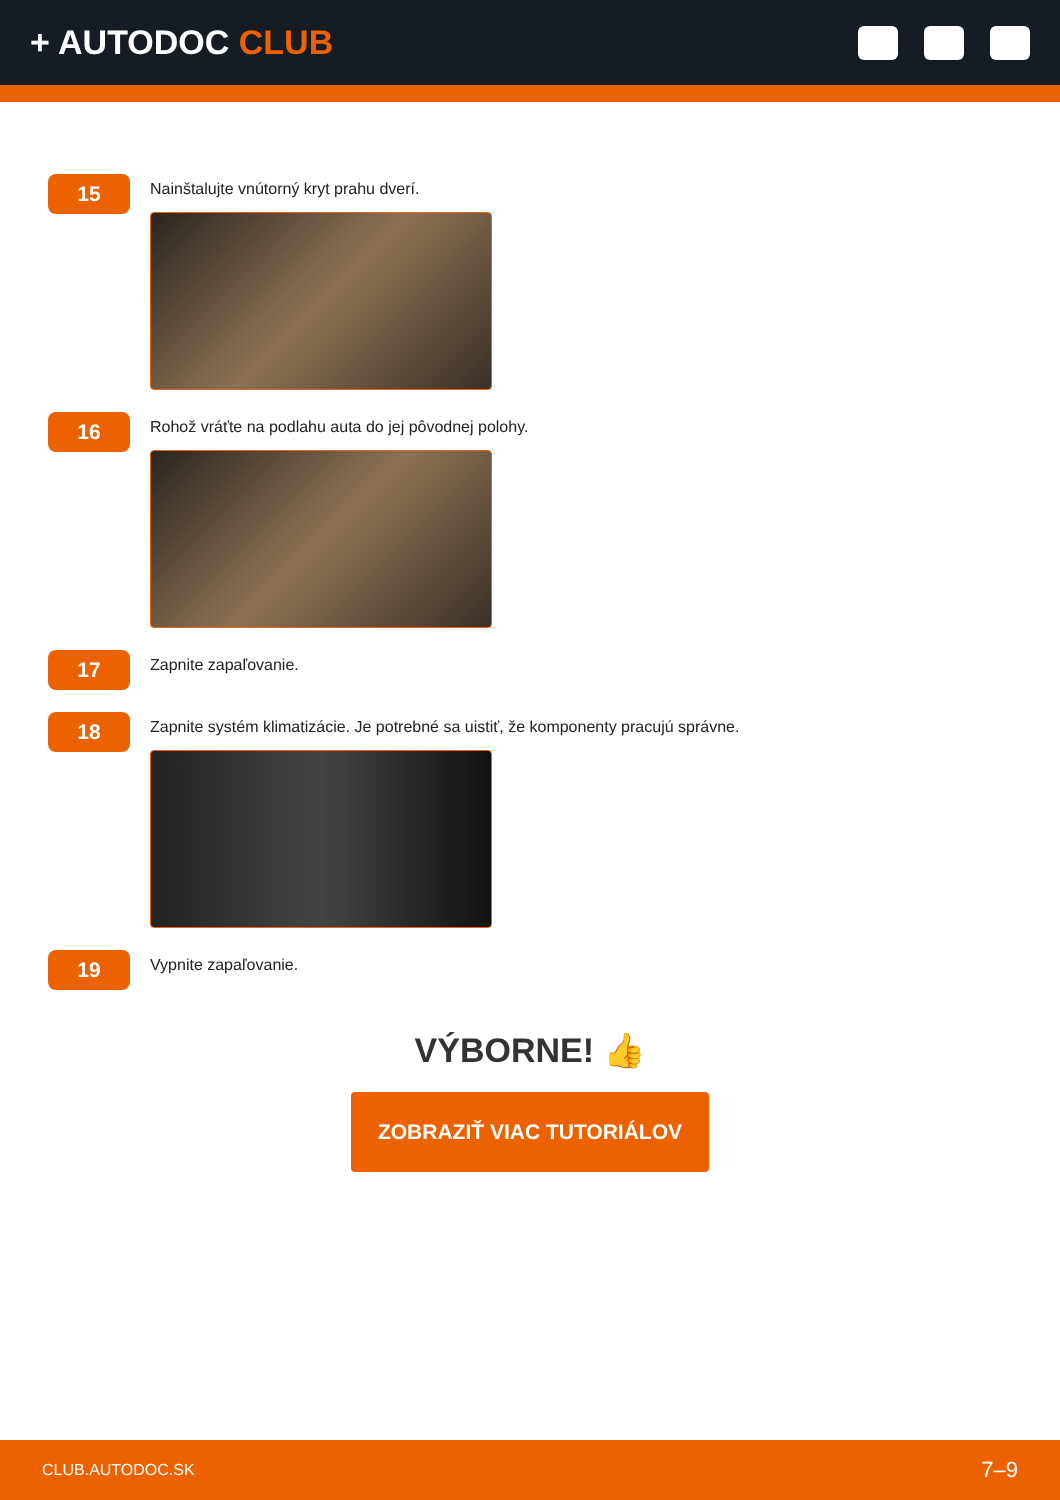+ AUTODOC CLUB
15
Nainštalujte vnútorný kryt prahu dverí.
16
Rohož vráťte na podlahu auta do jej pôvodnej polohy.
17
Zapnite zapaľovanie.
18
Zapnite systém klimatizácie. Je potrebné sa uistiť, že komponenty pracujú správne.
19
Vypnite zapaľovanie.
VÝBORNE! 👍
ZOBRAZIŤ VIAC TUTORIÁLOV
CLUB.AUTODOC.SK 7–9